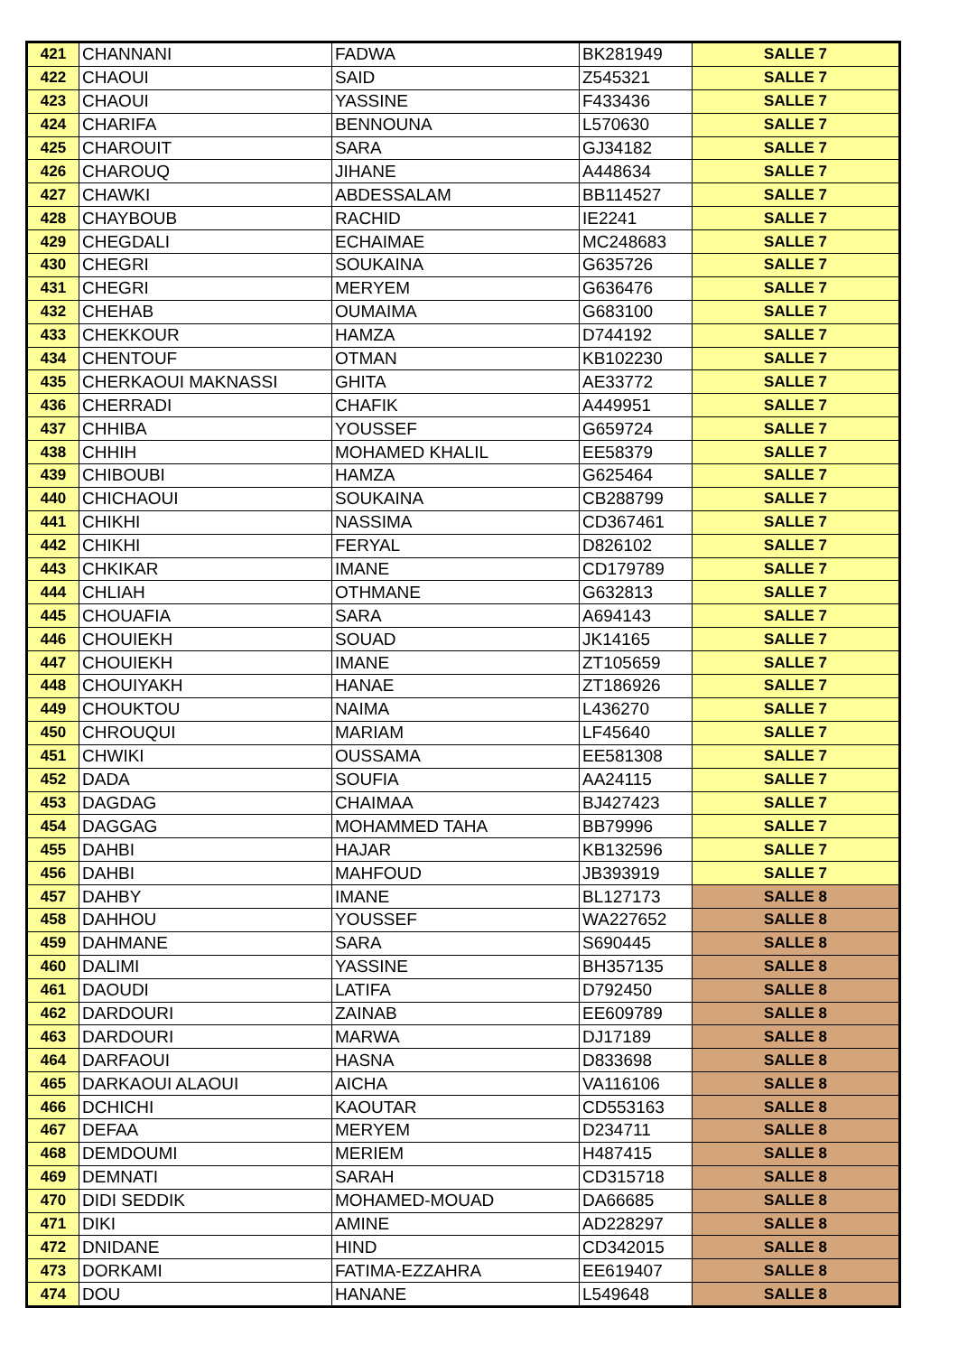| 421 | CHANNANI | FADWA | BK281949 | SALLE 7 |
| 422 | CHAOUI | SAID | Z545321 | SALLE 7 |
| 423 | CHAOUI | YASSINE | F433436 | SALLE 7 |
| 424 | CHARIFA | BENNOUNA | L570630 | SALLE 7 |
| 425 | CHAROUIT | SARA | GJ34182 | SALLE 7 |
| 426 | CHAROUQ | JIHANE | A448634 | SALLE 7 |
| 427 | CHAWKI | ABDESSALAM | BB114527 | SALLE 7 |
| 428 | CHAYBOUB | RACHID | IE2241 | SALLE 7 |
| 429 | CHEGDALI | ECHAIMAE | MC248683 | SALLE 7 |
| 430 | CHEGRI | SOUKAINA | G635726 | SALLE 7 |
| 431 | CHEGRI | MERYEM | G636476 | SALLE 7 |
| 432 | CHEHAB | OUMAIMA | G683100 | SALLE 7 |
| 433 | CHEKKOUR | HAMZA | D744192 | SALLE 7 |
| 434 | CHENTOUF | OTMAN | KB102230 | SALLE 7 |
| 435 | CHERKAOUI MAKNASSI | GHITA | AE33772 | SALLE 7 |
| 436 | CHERRADI | CHAFIK | A449951 | SALLE 7 |
| 437 | CHHIBA | YOUSSEF | G659724 | SALLE 7 |
| 438 | CHHIH | MOHAMED KHALIL | EE58379 | SALLE 7 |
| 439 | CHIBOUBI | HAMZA | G625464 | SALLE 7 |
| 440 | CHICHAOUI | SOUKAINA | CB288799 | SALLE 7 |
| 441 | CHIKHI | NASSIMA | CD367461 | SALLE 7 |
| 442 | CHIKHI | FERYAL | D826102 | SALLE 7 |
| 443 | CHKIKAR | IMANE | CD179789 | SALLE 7 |
| 444 | CHLIAH | OTHMANE | G632813 | SALLE 7 |
| 445 | CHOUAFIA | SARA | A694143 | SALLE 7 |
| 446 | CHOUIEKH | SOUAD | JK14165 | SALLE 7 |
| 447 | CHOUIEKH | IMANE | ZT105659 | SALLE 7 |
| 448 | CHOUIYAKH | HANAE | ZT186926 | SALLE 7 |
| 449 | CHOUKTOU | NAIMA | L436270 | SALLE 7 |
| 450 | CHROUQUI | MARIAM | LF45640 | SALLE 7 |
| 451 | CHWIKI | OUSSAMA | EE581308 | SALLE 7 |
| 452 | DADA | SOUFIA | AA24115 | SALLE 7 |
| 453 | DAGDAG | CHAIMAA | BJ427423 | SALLE 7 |
| 454 | DAGGAG | MOHAMMED TAHA | BB79996 | SALLE 7 |
| 455 | DAHBI | HAJAR | KB132596 | SALLE 7 |
| 456 | DAHBI | MAHFOUD | JB393919 | SALLE 7 |
| 457 | DAHBY | IMANE | BL127173 | SALLE 8 |
| 458 | DAHHOU | YOUSSEF | WA227652 | SALLE 8 |
| 459 | DAHMANE | SARA | S690445 | SALLE 8 |
| 460 | DALIMI | YASSINE | BH357135 | SALLE 8 |
| 461 | DAOUDI | LATIFA | D792450 | SALLE 8 |
| 462 | DARDOURI | ZAINAB | EE609789 | SALLE 8 |
| 463 | DARDOURI | MARWA | DJ17189 | SALLE 8 |
| 464 | DARFAOUI | HASNA | D833698 | SALLE 8 |
| 465 | DARKAOUI ALAOUI | AICHA | VA116106 | SALLE 8 |
| 466 | DCHICHI | KAOUTAR | CD553163 | SALLE 8 |
| 467 | DEFAA | MERYEM | D234711 | SALLE 8 |
| 468 | DEMDOUMI | MERIEM | H487415 | SALLE 8 |
| 469 | DEMNATI | SARAH | CD315718 | SALLE 8 |
| 470 | DIDI SEDDIK | MOHAMED-MOUAD | DA66685 | SALLE 8 |
| 471 | DIKI | AMINE | AD228297 | SALLE 8 |
| 472 | DNIDANE | HIND | CD342015 | SALLE 8 |
| 473 | DORKAMI | FATIMA-EZZAHRA | EE619407 | SALLE 8 |
| 474 | DOU | HANANE | L549648 | SALLE 8 |